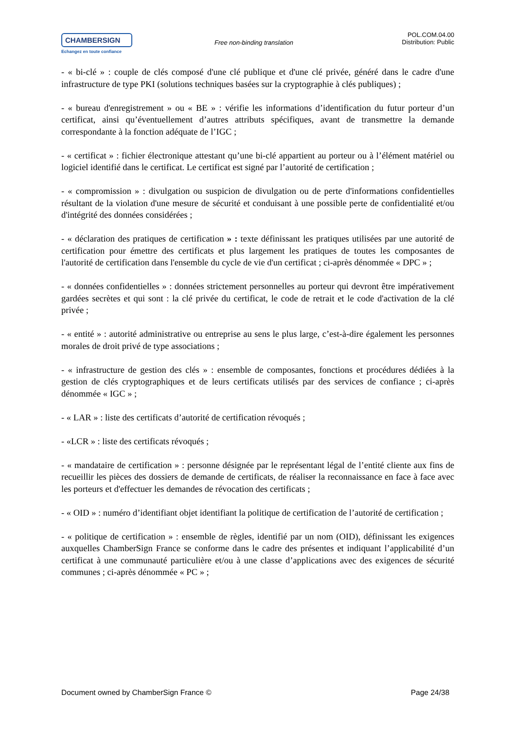CHAMBERSIGN
Echangez en toute confiance
Free non-binding translation
POL.COM.04.00
Distribution: Public
- « bi-clé » : couple de clés composé d'une clé publique et d'une clé privée, généré dans le cadre d'une infrastructure de type PKI (solutions techniques basées sur la cryptographie à clés publiques) ;
- « bureau d'enregistrement » ou « BE » : vérifie les informations d’identification du futur porteur d’un certificat, ainsi qu’éventuellement d’autres attributs spécifiques, avant de transmettre la demande correspondante à la fonction adéquate de l’IGC ;
- « certificat » : fichier électronique attestant qu’une bi-clé appartient au porteur ou à l’élément matériel ou logiciel identifié dans le certificat. Le certificat est signé par l’autorité de certification ;
- « compromission » : divulgation ou suspicion de divulgation ou de perte d'informations confidentielles résultant de la violation d'une mesure de sécurité et conduisant à une possible perte de confidentialité et/ou d'intégrité des données considérées ;
- « déclaration des pratiques de certification » : texte définissant les pratiques utilisées par une autorité de certification pour émettre des certificats et plus largement les pratiques de toutes les composantes de l'autorité de certification dans l'ensemble du cycle de vie d'un certificat ; ci-après dénommée « DPC » ;
- « données confidentielles » : données strictement personnelles au porteur qui devront être impérativement gardées secrètes et qui sont : la clé privée du certificat, le code de retrait et le code d'activation de la clé privée ;
- « entité » : autorité administrative ou entreprise au sens le plus large, c’est-à-dire également les personnes morales de droit privé de type associations ;
- « infrastructure de gestion des clés » : ensemble de composantes, fonctions et procédures dédiées à la gestion de clés cryptographiques et de leurs certificats utilisés par des services de confiance ; ci-après dénommée « IGC » ;
- « LAR » : liste des certificats d’autorité de certification révoqués ;
- «LCR » : liste des certificats révoqués ;
- « mandataire de certification » : personne désignée par le représentant légal de l’entité cliente aux fins de recueillir les pièces des dossiers de demande de certificats, de réaliser la reconnaissance en face à face avec les porteurs et d'effectuer les demandes de révocation des certificats ;
- « OID » : numéro d’identifiant objet identifiant la politique de certification de l’autorité de certification ;
- « politique de certification » : ensemble de règles, identifié par un nom (OID), définissant les exigences auxquelles ChamberSign France se conforme dans le cadre des présentes et indiquant l’applicabilité d’un certificat à une communauté particulière et/ou à une classe d’applications avec des exigences de sécurité communes ; ci-après dénommée « PC » ;
Document owned by ChamberSign France © Page 24/38